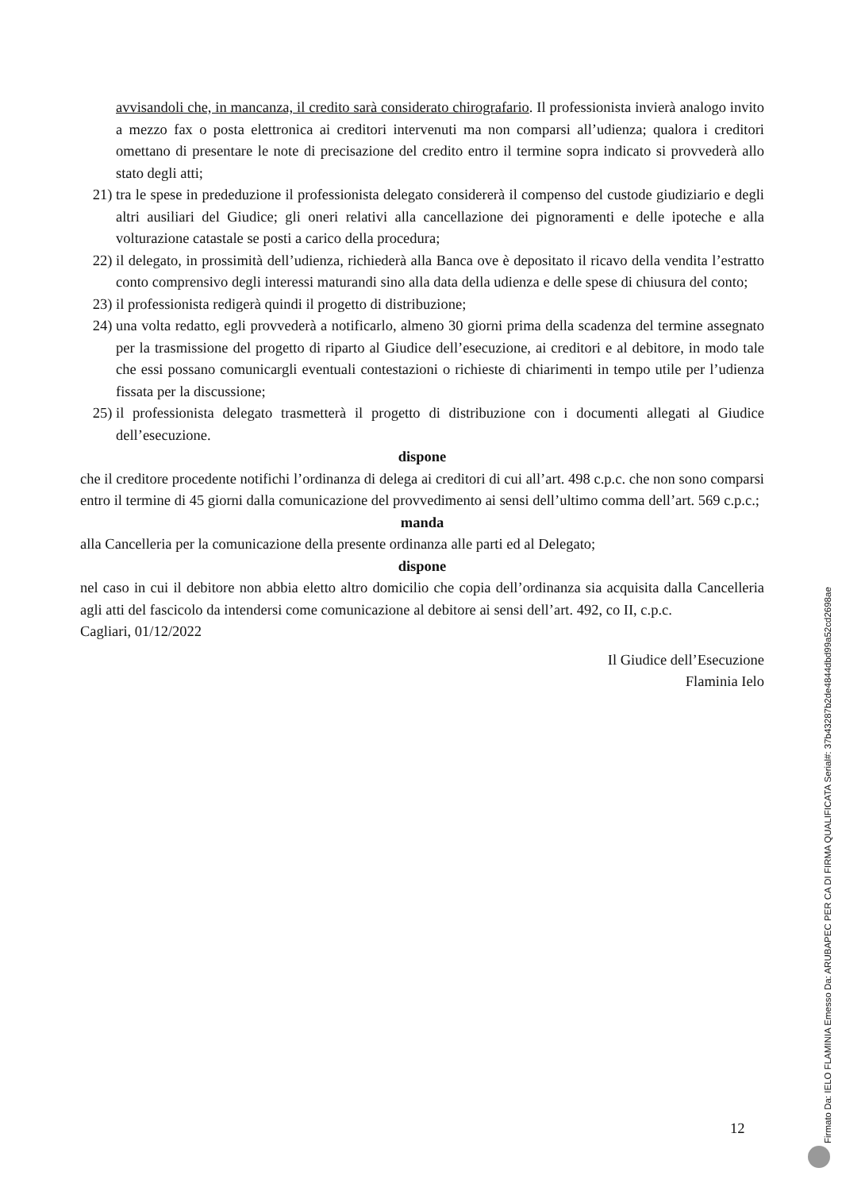avvisandoli che, in mancanza, il credito sarà considerato chirografario. Il professionista invierà analogo invito a mezzo fax o posta elettronica ai creditori intervenuti ma non comparsi all’udienza; qualora i creditori omettano di presentare le note di precisazione del credito entro il termine sopra indicato si provvederà allo stato degli atti;
21) tra le spese in prededuzione il professionista delegato considererà il compenso del custode giudiziario e degli altri ausiliari del Giudice; gli oneri relativi alla cancellazione dei pignoramenti e delle ipoteche e alla volturazione catastale se posti a carico della procedura;
22) il delegato, in prossimità dell’udienza, richiederà alla Banca ove è depositato il ricavo della vendita l’estratto conto comprensivo degli interessi maturandi sino alla data della udienza e delle spese di chiusura del conto;
23) il professionista redigerà quindi il progetto di distribuzione;
24) una volta redatto, egli provvederà a notificarlo, almeno 30 giorni prima della scadenza del termine assegnato per la trasmissione del progetto di riparto al Giudice dell’esecuzione, ai creditori e al debitore, in modo tale che essi possano comunicargli eventuali contestazioni o richieste di chiarimenti in tempo utile per l’udienza fissata per la discussione;
25) il professionista delegato trasmetterà il progetto di distribuzione con i documenti allegati al Giudice dell’esecuzione.
dispone
che il creditore procedente notifichi l’ordinanza di delega ai creditori di cui all’art. 498 c.p.c. che non sono comparsi entro il termine di 45 giorni dalla comunicazione del provvedimento ai sensi dell’ultimo comma dell’art. 569 c.p.c.;
manda
alla Cancelleria per la comunicazione della presente ordinanza alle parti ed al Delegato;
dispone
nel caso in cui il debitore non abbia eletto altro domicilio che copia dell’ordinanza sia acquisita dalla Cancelleria agli atti del fascicolo da intendersi come comunicazione al debitore ai sensi dell’art. 492, co II, c.p.c.
Cagliari, 01/12/2022
Il Giudice dell’Esecuzione
Flaminia Ielo
12
Firmato Da: IELO FLAMINIA Emesso Da: ARUBAPEC PER CA DI FIRMA QUALIFICATA Serial#: 37b43287b2de4844dbd99a52cd2698ae